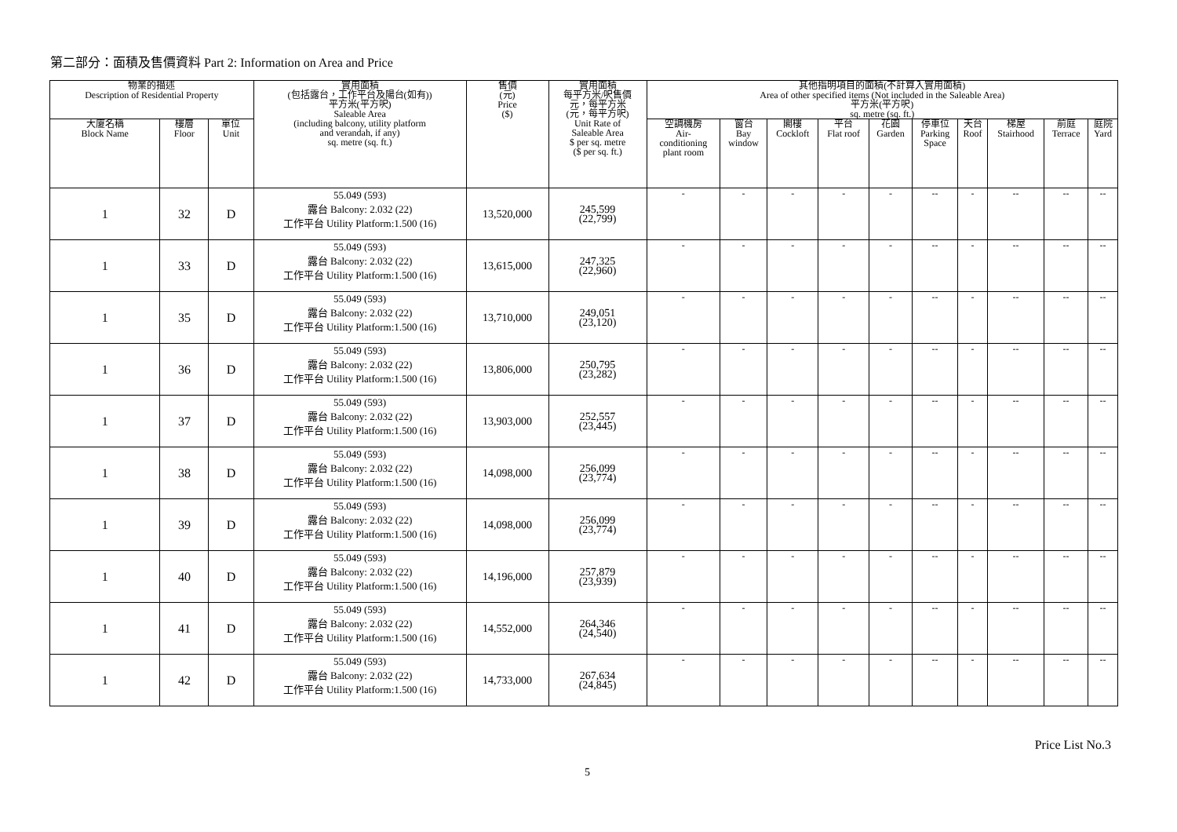第二部分：面積及售價資料 Part 2: Information on Area and Price
| 物業的描述 Description of Residential Property | | | 實用面積 (包括露台，工作平台及陽台(如有)) 平方米(平方呎) Saleable Area (including balcony, utility platform and verandah, if any) sq. metre (sq. ft.) | 售價 (元) Price ($) | 實用面積 每平方米/呎售價 元，每平方米 (元，每平方呎) Unit Rate of Saleable Area $ per sq. metre ($ per sq. ft.) | 其他指明項目的面積(不計算入實用面積) Area of other specified items (Not included in the Saleable Area) 平方米(平方呎) sq. metre (sq. ft.) | | | | | | | | | |
| --- | --- | --- | --- | --- | --- | --- | --- | --- | --- | --- | --- | --- | --- | --- | --- |
| 大廈名稱 Block Name | 樓層 Floor | 單位 Unit | | | | 空調機房 Air- conditioning plant room | 窗台 Bay window | 閣樓 Cockloft | 平台 Flat roof | 花園 Garden | 停車位 Parking Space | 天台 Roof | 梯屋 Stairhood | 前庭 Terrace | 庭院 Yard |
| 1 | 32 | D | 55.049 (593) 露台 Balcony: 2.032 (22) 工作平台 Utility Platform:1.500 (16) | 13,520,000 | 245,599 (22,799) | - | - | - | - | - | -- | - | -- | -- | -- |
| 1 | 33 | D | 55.049 (593) 露台 Balcony: 2.032 (22) 工作平台 Utility Platform:1.500 (16) | 13,615,000 | 247,325 (22,960) | - | - | - | - | - | -- | - | -- | -- | -- |
| 1 | 35 | D | 55.049 (593) 露台 Balcony: 2.032 (22) 工作平台 Utility Platform:1.500 (16) | 13,710,000 | 249,051 (23,120) | - | - | - | - | - | -- | - | -- | -- | -- |
| 1 | 36 | D | 55.049 (593) 露台 Balcony: 2.032 (22) 工作平台 Utility Platform:1.500 (16) | 13,806,000 | 250,795 (23,282) | - | - | - | - | - | -- | - | -- | -- | -- |
| 1 | 37 | D | 55.049 (593) 露台 Balcony: 2.032 (22) 工作平台 Utility Platform:1.500 (16) | 13,903,000 | 252,557 (23,445) | - | - | - | - | - | -- | - | -- | -- | -- |
| 1 | 38 | D | 55.049 (593) 露台 Balcony: 2.032 (22) 工作平台 Utility Platform:1.500 (16) | 14,098,000 | 256,099 (23,774) | - | - | - | - | - | -- | - | -- | -- | -- |
| 1 | 39 | D | 55.049 (593) 露台 Balcony: 2.032 (22) 工作平台 Utility Platform:1.500 (16) | 14,098,000 | 256,099 (23,774) | - | - | - | - | - | -- | - | -- | -- | -- |
| 1 | 40 | D | 55.049 (593) 露台 Balcony: 2.032 (22) 工作平台 Utility Platform:1.500 (16) | 14,196,000 | 257,879 (23,939) | - | - | - | - | - | -- | - | -- | -- | -- |
| 1 | 41 | D | 55.049 (593) 露台 Balcony: 2.032 (22) 工作平台 Utility Platform:1.500 (16) | 14,552,000 | 264,346 (24,540) | - | - | - | - | - | -- | - | -- | -- | -- |
| 1 | 42 | D | 55.049 (593) 露台 Balcony: 2.032 (22) 工作平台 Utility Platform:1.500 (16) | 14,733,000 | 267,634 (24,845) | - | - | - | - | - | -- | - | -- | -- | -- |
5 Price List No.3